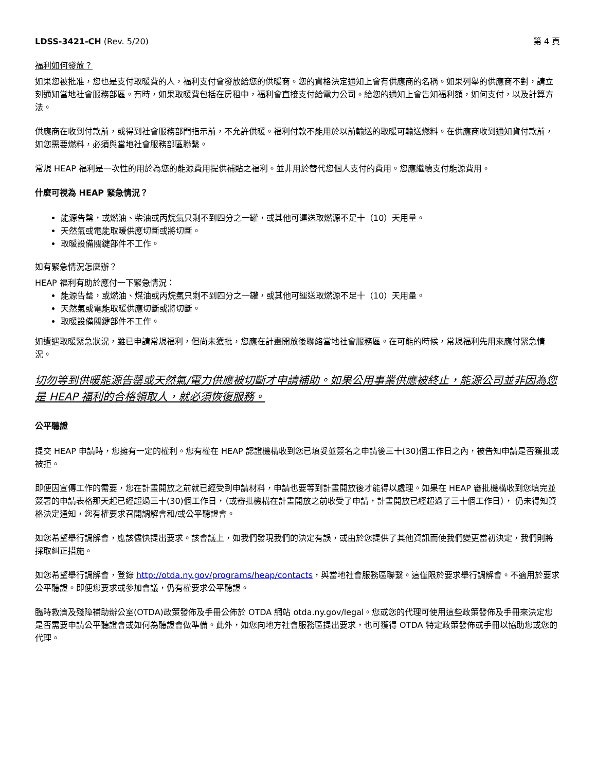LDSS-3421-CH (Rev. 5/20) 第 4 頁
福利如何發放？
如果您被批准，您也是支付取暖費的人，福利支付會發放給您的供暖商。您的資格決定通知上會有供應商的名稱。如果列舉的供應商不對，請立刻通知當地社會服務部區。有時，如果取暖費包括在房租中，福利會直接支付給電力公司。給您的通知上會告知福利額，如何支付，以及計算方法。
供應商在收到付款前，或得到社會服務部門指示前，不允許供暖。福利付款不能用於以前輸送的取暖可輸送燃料。在供應商收到通知貨付款前，如您需要燃料，必須與當地社會服務部區聯繫。
常規 HEAP 福利是一次性的用於為您的能源費用提供補貼之福利。並非用於替代您個人支付的費用。您應繼續支付能源費用。
什麼可視為 HEAP 緊急情況？
能源告罄，或燃油、柴油或丙烷氣只剩不到四分之一罐，或其他可運送取燃源不足十（10）天用量。
天然氣或電能取暖供應切斷或將切斷。
取暖設備關鍵部件不工作。
如有緊急情況怎麼辦？
HEAP 福利有助於應付一下緊急情況：
能源告罄，或燃油、煤油或丙烷氣只剩不到四分之一罐，或其他可運送取燃源不足十（10）天用量。
天然氣或電能取暖供應切斷或將切斷。
取暖設備關鍵部件不工作。
如遭遇取暖緊急狀況，雖已申請常規福利，但尚未獲批，您應在計畫開放後聯絡當地社會服務區。在可能的時候，常規福利先用來應付緊急情況。
切勿等到供暖能源告罄或天然氣/電力供應被切斷才申請補助。如果公用事業供應被終止，能源公司並非因為您是 HEAP 福利的合格領取人，就必須恢復服務。
公平聽證
提交 HEAP 申請時，您擁有一定的權利。您有權在 HEAP 認證機構收到您已填妥並簽名之申請後三十(30)個工作日之內，被告知申請是否獲批或被拒。
即便因宣傳工作的需要，您在計畫開放之前就已經受到申請材料，申請也要等到計畫開放後才能得以處理。如果在 HEAP 審批機構收到您填完並簽署的申請表格那天起已經超過三十(30)個工作日，（或審批機構在計畫開放之前收受了申請，計畫開放已經超過了三十個工作日）， 仍未得知資格決定通知，您有權要求召開調解會和/或公平聽證會。
如您希望舉行調解會，應該儘快提出要求。該會議上，如我們發現我們的決定有誤，或由於您提供了其他資訊而使我們變更當初決定，我們則將採取糾正措施。
如您希望舉行調解會，登錄 http://otda.ny.gov/programs/heap/contacts，與當地社會服務區聯繫。這僅限於要求舉行調解會。不適用於要求公平聽證。即便您要求或參加會議，仍有權要求公平聽證。
臨時救濟及殘障補助辦公室(OTDA)政策發佈及手冊公佈於 OTDA 網站 otda.ny.gov/legal。您或您的代理可使用這些政策發佈及手冊來決定您是否需要申請公平聽證會或如何為聽證會做準備。此外，如您向地方社會服務區提出要求，也可獲得 OTDA 特定政策發佈或手冊以協助您或您的代理。